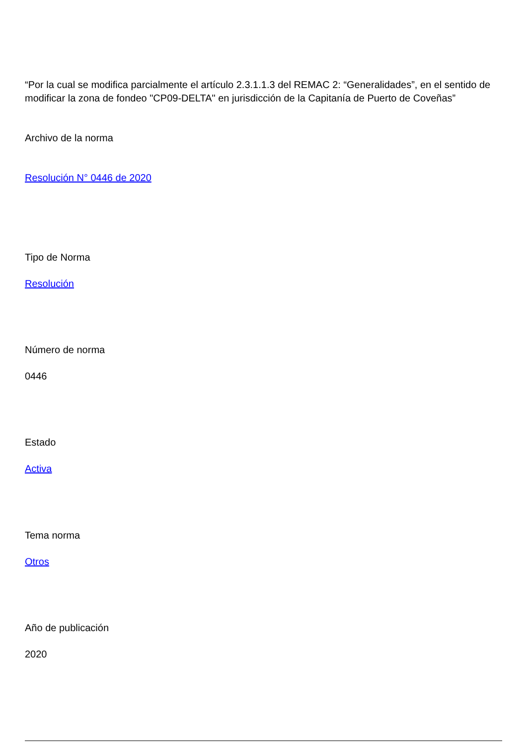“Por la cual se modifica parcialmente el artículo 2.3.1.1.3 del REMAC 2: “Generalidades”, en el sentido de modificar la zona de fondeo "CP09-DELTA" en jurisdicción de la Capitanía de Puerto de Coveñas”
Archivo de la norma
Resolución N° 0446 de 2020
Tipo de Norma
Resolución
Número de norma
0446
Estado
Activa
Tema norma
Otros
Año de publicación
2020